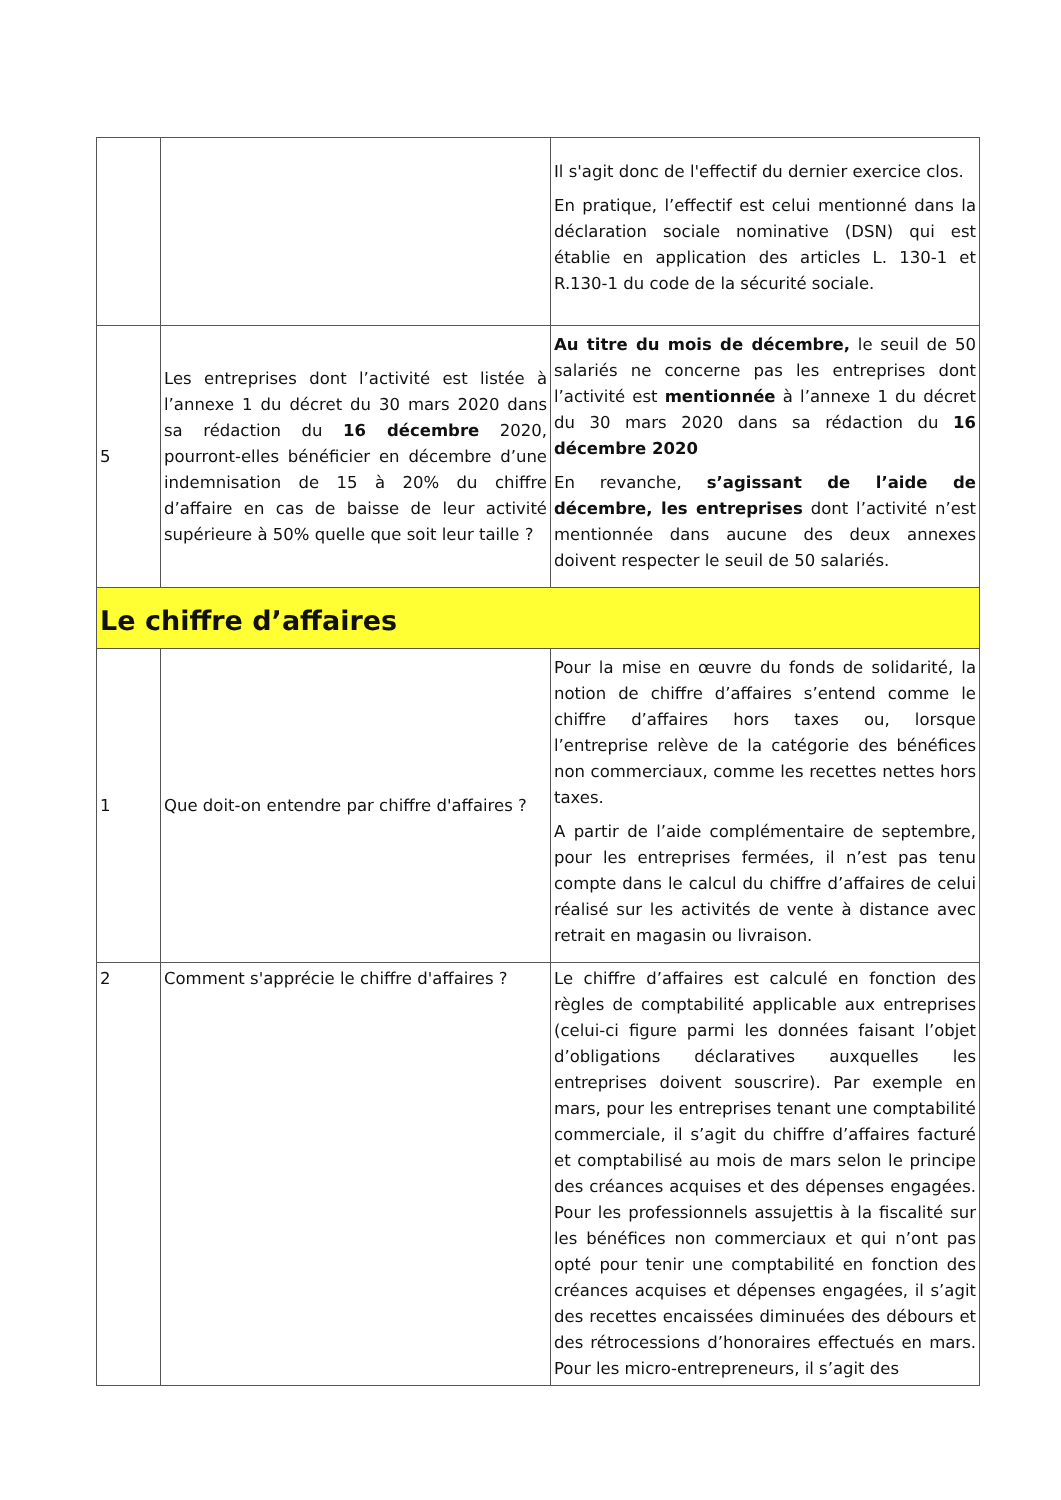| | | Il s'agit donc de l'effectif du dernier exercice clos. En pratique, l’effectif est celui mentionné dans la déclaration sociale nominative (DSN) qui est établie en application des articles L. 130-1 et R.130-1 du code de la sécurité sociale. |
| 5 | Les entreprises dont l’activité est listée à l’annexe 1 du décret du 30 mars 2020 dans sa rédaction du 16 décembre 2020, pourront-elles bénéficier en décembre d’une indemnisation de 15 à 20% du chiffre d’affaire en cas de baisse de leur activité supérieure à 50% quelle que soit leur taille ? | Au titre du mois de décembre, le seuil de 50 salariés ne concerne pas les entreprises dont l’activité est mentionnée à l’annexe 1 du décret du 30 mars 2020 dans sa rédaction du 16 décembre 2020 En revanche, s’agissant de l’aide de décembre, les entreprises dont l’activité n’est mentionnée dans aucune des deux annexes doivent respecter le seuil de 50 salariés. |
| Le chiffre d’affaires | | |
| 1 | Que doit-on entendre par chiffre d'affaires ? | Pour la mise en œuvre du fonds de solidarité, la notion de chiffre d’affaires s’entend comme le chiffre d’affaires hors taxes ou, lorsque l’entreprise relève de la catégorie des bénéfices non commerciaux, comme les recettes nettes hors taxes. A partir de l’aide complémentaire de septembre, pour les entreprises fermées, il n’est pas tenu compte dans le calcul du chiffre d’affaires de celui réalisé sur les activités de vente à distance avec retrait en magasin ou livraison. |
| 2 | Comment s'apprécie le chiffre d'affaires ? | Le chiffre d’affaires est calculé en fonction des règles de comptabilité applicable aux entreprises (celui-ci figure parmi les données faisant l’objet d’obligations déclaratives auxquelles les entreprises doivent souscrire). Par exemple en mars, pour les entreprises tenant une comptabilité commerciale, il s’agit du chiffre d’affaires facturé et comptabilisé au mois de mars selon le principe des créances acquises et des dépenses engagées. Pour les professionnels assujettis à la fiscalité sur les bénéfices non commerciaux et qui n’ont pas opté pour tenir une comptabilité en fonction des créances acquises et dépenses engagées, il s’agit des recettes encaissées diminuées des débours et des rétrocessions d’honoraires effectués en mars. Pour les micro-entrepreneurs, il s’agit des |